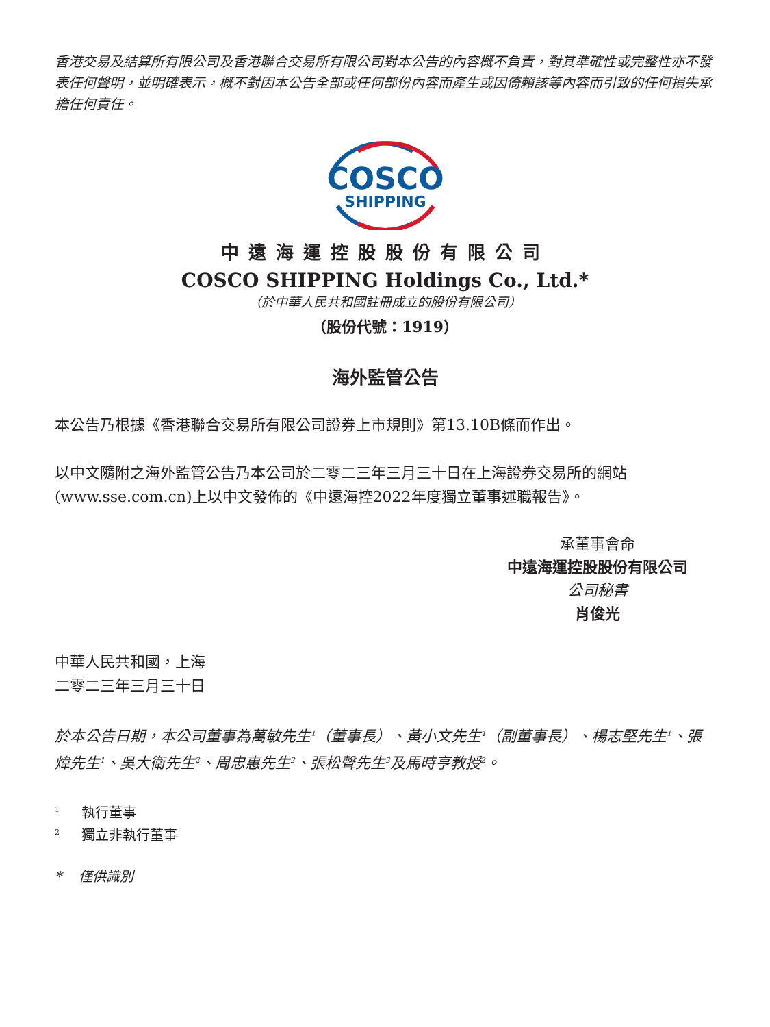香港交易及結算所有限公司及香港聯合交易所有限公司對本公告的內容概不負責，對其準確性或完整性亦不發表任何聲明，並明確表示，概不對因本公告全部或任何部份內容而產生或因倚賴該等內容而引致的任何損失承擔任何責任。
COSCO
SHIPPING
中遠海運控股股份有限公司
COSCO SHIPPING Holdings Co., Ltd.*
（於中華人民共和國註冊成立的股份有限公司）
（股份代號：1919）
海外監管公告
本公告乃根據《香港聯合交易所有限公司證券上市規則》第13.10B條而作出。
以中文隨附之海外監管公告乃本公司於二零二三年三月三十日在上海證券交易所的網站(www.sse.com.cn)上以中文發佈的《中遠海控2022年度獨立董事述職報告》。
承董事會命
中遠海運控股股份有限公司
公司秘書
肖俊光
中華人民共和國，上海
二零二三年三月三十日
於本公告日期，本公司董事為萬敏先生<sup>1</sup>（董事長）、黃小文先生<sup>1</sup>（副董事長）、楊志堅先生<sup>1</sup>、張煒先生<sup>1</sup>、吳大衛先生<sup>2</sup>、周忠惠先生<sup>2</sup>、張松聲先生<sup>2</sup>及馬時亨教授<sup>2</sup>。
<sup>1</sup> 執行董事
<sup>2</sup> 獨立非執行董事
* 僅供識別